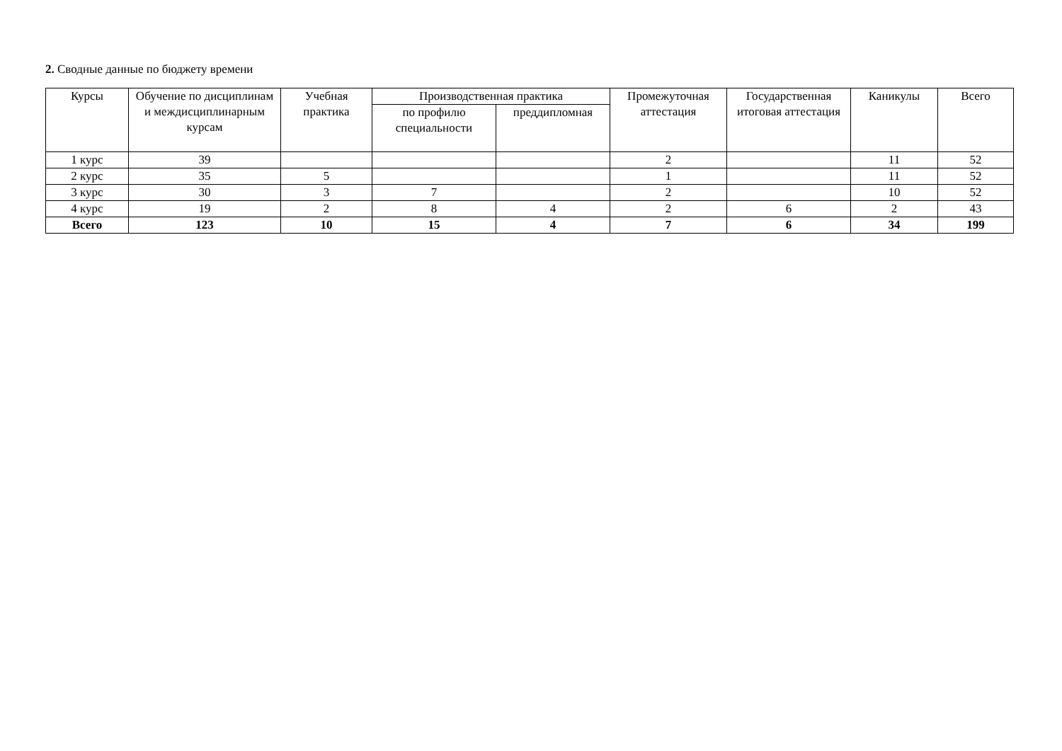2. Сводные данные по бюджету времени
| Курсы | Обучение по дисциплинам и междисциплинарным курсам | Учебная практика | Производственная практика | | Промежуточная аттестация | Государственная итоговая аттестация | Каникулы | Всего |
| --- | --- | --- | --- | --- | --- | --- | --- | --- |
| | | | по профилю специальности | преддипломная | | | | |
| 1 курс | 39 | | | | 2 | | 11 | 52 |
| 2 курс | 35 | 5 | | | 1 | | 11 | 52 |
| 3 курс | 30 | 3 | 7 | | 2 | | 10 | 52 |
| 4 курс | 19 | 2 | 8 | 4 | 2 | 6 | 2 | 43 |
| Всего | 123 | 10 | 15 | 4 | 7 | 6 | 34 | 199 |